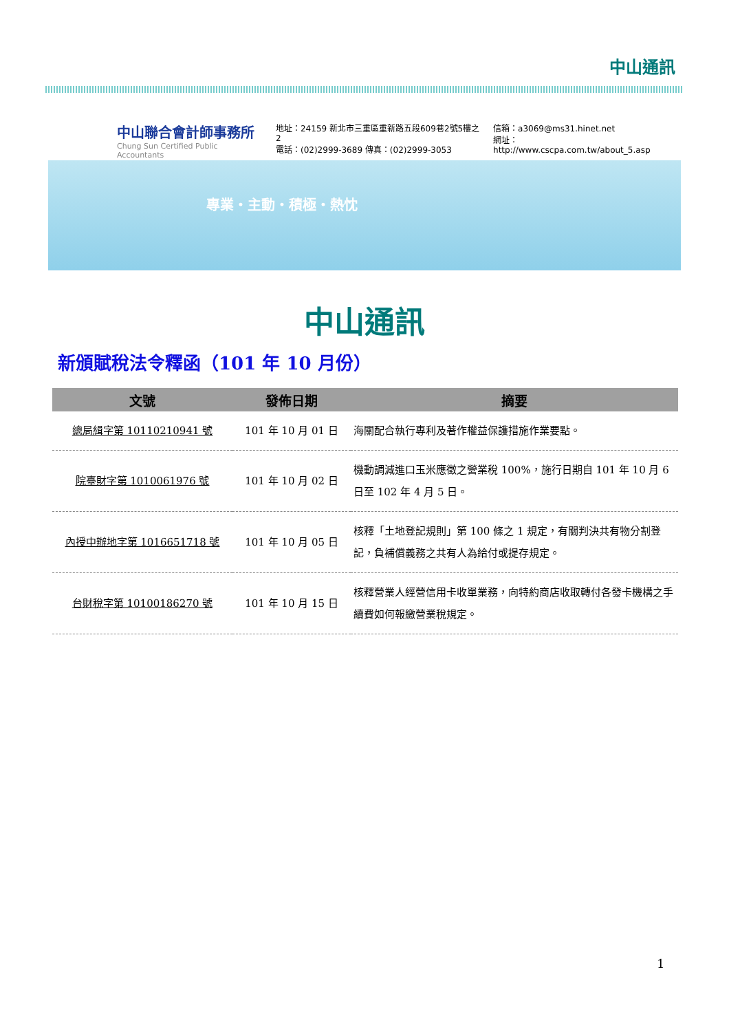中山通訊
中山聯合會計師事務所
Chung Sun Certified Public Accountants
地址：24159 新北市三重區重新路五段609巷2號5樓之2
電話：(02)2999-3689 傳真：(02)2999-3053
信箱：a3069@ms31.hinet.net
網址：http://www.cscpa.com.tw/about_5.asp
專業・主動・積極・熱忱
中山通訊
新頒賦稅法令釋函（101 年 10 月份）
| 文號 | 發佈日期 | 摘要 |
| --- | --- | --- |
| 總局緝字第 10110210941 號 | 101 年 10 月 01 日 | 海關配合執行專利及著作權益保護措施作業要點。 |
| 院臺財字第 1010061976 號 | 101 年 10 月 02 日 | 機動調減進口玉米應徵之營業稅 100%，施行日期自 101 年 10 月 6 日至 102 年 4 月 5 日。 |
| 內授中辦地字第 1016651718 號 | 101 年 10 月 05 日 | 核釋「土地登記規則」第 100 條之 1 規定，有關判決共有物分割登記，負補償義務之共有人為給付或提存規定。 |
| 台財稅字第 10100186270 號 | 101 年 10 月 15 日 | 核釋營業人經營信用卡收單業務，向特約商店收取轉付各發卡機構之手續費如何報繳營業稅規定。 |
1